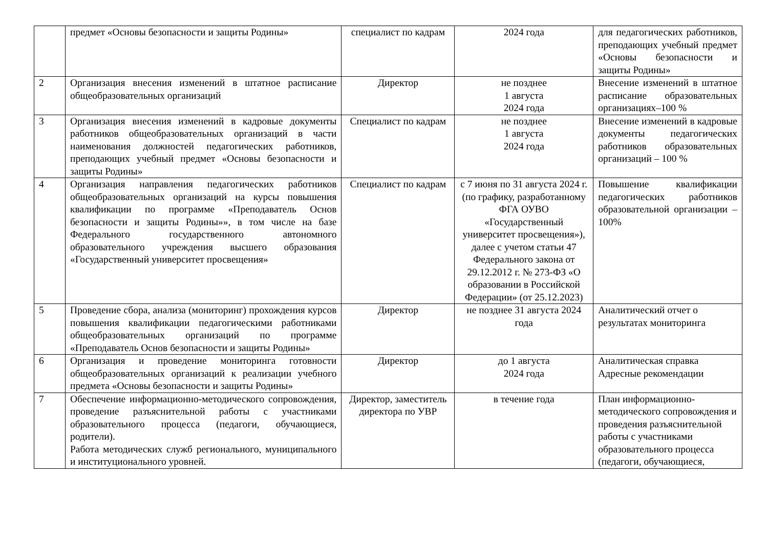| | предмет «Основы безопасности и защиты Родины» | специалист по кадрам | 2024 года | для педагогических работников, преподающих учебный предмет «Основы безопасности и защиты Родины» |
| 2 | Организация внесения изменений в штатное расписание общеобразовательных организаций | Директор | не позднее 1 августа 2024 года | Внесение изменений в штатное расписание образовательных организациях–100 % |
| 3 | Организация внесения изменений в кадровые документы работников общеобразовательных организаций в части наименования должностей педагогических работников, преподающих учебный предмет «Основы безопасности и защиты Родины» | Специалист по кадрам | не позднее 1 августа 2024 года | Внесение изменений в кадровые документы педагогических работников образовательных организаций – 100 % |
| 4 | Организация направления педагогических работников общеобразовательных организаций на курсы повышения квалификации по программе «Преподаватель Основ безопасности и защиты Родины»», в том числе на базе Федерального государственного автономного образовательного учреждения высшего образования «Государственный университет просвещения» | Специалист по кадрам | с 7 июня по 31 августа 2024 г. (по графику, разработанному ФГА ОУВО «Государственный университет просвещения»), далее с учетом статьи 47 Федерального закона от 29.12.2012 г. № 273-ФЗ «О образовании в Российской Федерации» (от 25.12.2023) | Повышение квалификации педагогических работников образовательной организации – 100% |
| 5 | Проведение сбора, анализа (мониторинг) прохождения курсов повышения квалификации педагогическими работниками общеобразовательных организаций по программе «Преподаватель Основ безопасности и защиты Родины» | Директор | не позднее 31 августа 2024 года | Аналитический отчет о результатах мониторинга |
| 6 | Организация и проведение мониторинга готовности общеобразовательных организаций к реализации учебного предмета «Основы безопасности и защиты Родины» | Директор | до 1 августа 2024 года | Аналитическая справка Адресные рекомендации |
| 7 | Обеспечение информационно-методического сопровождения, проведение разъяснительной работы с участниками образовательного процесса (педагоги, обучающиеся, родители). Работа методических служб регионального, муниципального и институционального уровней. | Директор, заместитель директора по УВР | в течение года | План информационно-методического сопровождения и проведения разъяснительной работы с участниками образовательного процесса (педагоги, обучающиеся, |